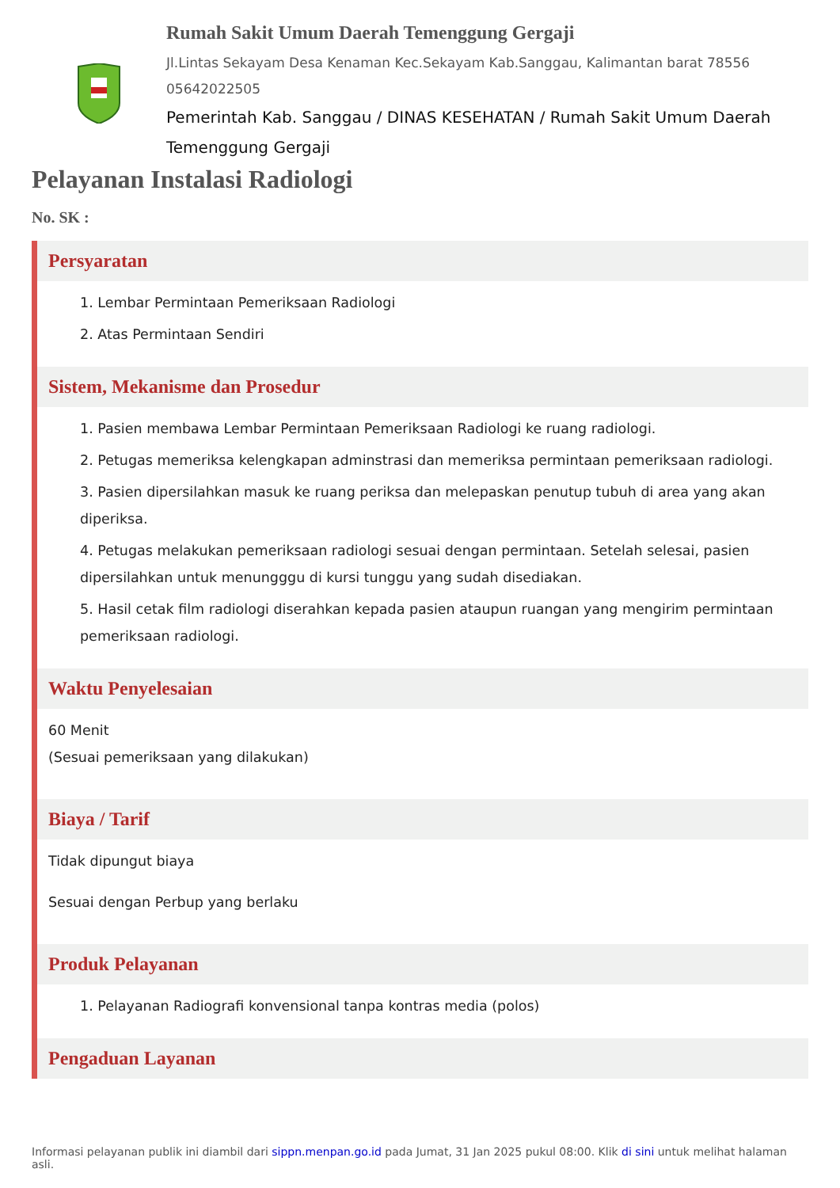Rumah Sakit Umum Daerah Temenggung Gergaji
Jl.Lintas Sekayam Desa Kenaman Kec.Sekayam Kab.Sanggau, Kalimantan barat 78556
05642022505
Pemerintah Kab. Sanggau / DINAS KESEHATAN / Rumah Sakit Umum Daerah Temenggung Gergaji
Pelayanan Instalasi Radiologi
No. SK :
Persyaratan
1. Lembar Permintaan Pemeriksaan Radiologi
2. Atas Permintaan Sendiri
Sistem, Mekanisme dan Prosedur
1. Pasien membawa Lembar Permintaan Pemeriksaan Radiologi ke ruang radiologi.
2. Petugas memeriksa kelengkapan adminstrasi dan memeriksa permintaan pemeriksaan radiologi.
3. Pasien dipersilahkan masuk ke ruang periksa dan melepaskan penutup tubuh di area yang akan diperiksa.
4. Petugas melakukan pemeriksaan radiologi sesuai dengan permintaan. Setelah selesai, pasien dipersilahkan untuk menungggu di kursi tunggu yang sudah disediakan.
5. Hasil cetak film radiologi diserahkan kepada pasien ataupun ruangan yang mengirim permintaan pemeriksaan radiologi.
Waktu Penyelesaian
60 Menit
(Sesuai pemeriksaan yang dilakukan)
Biaya / Tarif
Tidak dipungut biaya
Sesuai dengan Perbup yang berlaku
Produk Pelayanan
1. Pelayanan Radiografi konvensional tanpa kontras media (polos)
Pengaduan Layanan
Informasi pelayanan publik ini diambil dari sippn.menpan.go.id pada Jumat, 31 Jan 2025 pukul 08:00. Klik di sini untuk melihat halaman asli.